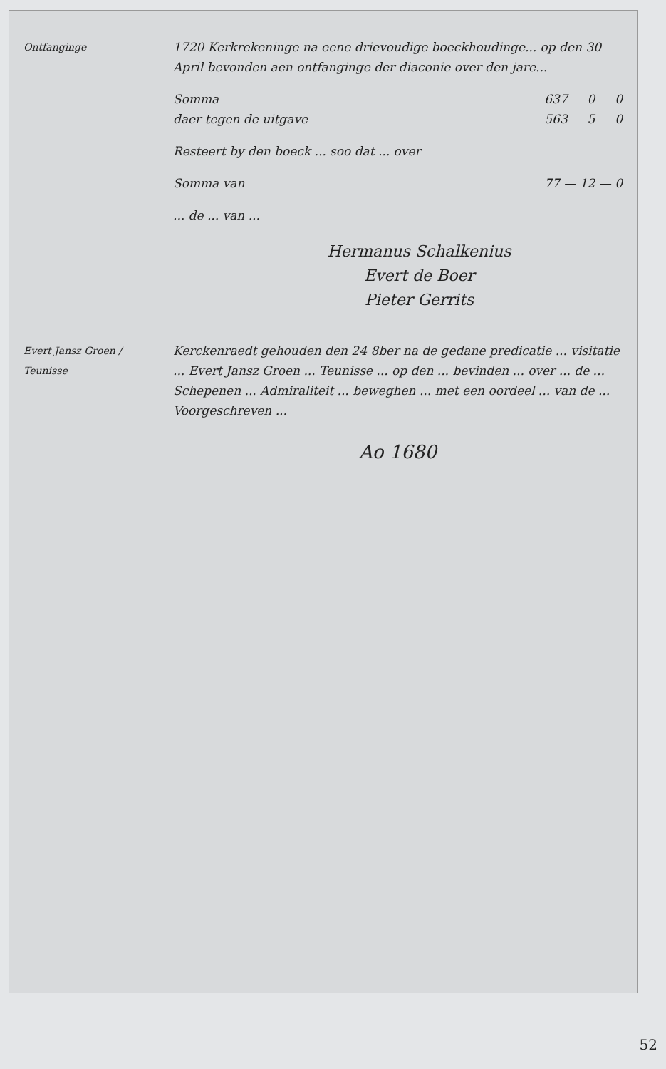Ontfanginge 1720 Kerkrekeninge na eene drievoudige boeckhoudinge... op den 30 April bevonden aen ontfanginge der diaconie over den jare...
Somma 637 — 0 — 0
daer tegen de uitgave 563 — 5 — 0
Resteert by den boeck ... soo dat ... over
Somma van 77 — 12 — 0
... de ... van ...
Hermanus Schalkenius
Evert de Boer
Pieter Gerrits
Evert Jansz Groen / Teunisse Kerckenraedt gehouden den 24 8ber na de gedane predicatie ... visitatie ... Evert Jansz Groen ... Teunisse ... op den ... bevinden ... over ... de ... Schepenen ... Admiraliteit ... beweghen ... met een oordeel ... van de ... Voorgeschreven ...
Ao 1680
52